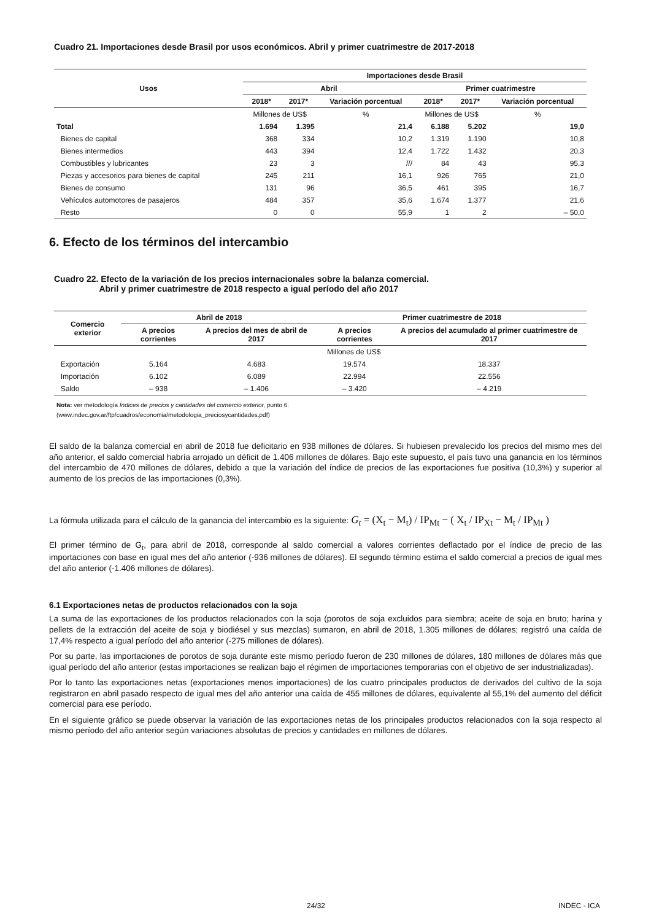Cuadro 21. Importaciones desde Brasil por usos económicos. Abril y primer cuatrimestre de 2017-2018
| Usos | Importaciones desde Brasil | | | | | |
| --- | --- | --- | --- | --- | --- | --- |
| | Abril | | | Primer cuatrimestre | | |
| | 2018* | 2017* | Variación porcentual | 2018* | 2017* | Variación porcentual |
| | Millones de US$ | | % | Millones de US$ | | % |
| Total | 1.694 | 1.395 | 21,4 | 6.188 | 5.202 | 19,0 |
| Bienes de capital | 368 | 334 | 10,2 | 1.319 | 1.190 | 10,8 |
| Bienes intermedios | 443 | 394 | 12,4 | 1.722 | 1.432 | 20,3 |
| Combustibles y lubricantes | 23 | 3 | /// | 84 | 43 | 95,3 |
| Piezas y accesorios para bienes de capital | 245 | 211 | 16,1 | 926 | 765 | 21,0 |
| Bienes de consumo | 131 | 96 | 36,5 | 461 | 395 | 16,7 |
| Vehículos automotores de pasajeros | 484 | 357 | 35,6 | 1.674 | 1.377 | 21,6 |
| Resto | 0 | 0 | 55,9 | 1 | 2 | – 50,0 |
6. Efecto de los términos del intercambio
Cuadro 22. Efecto de la variación de los precios internacionales sobre la balanza comercial.
Abril y primer cuatrimestre de 2018 respecto a igual período del año 2017
| Comercio exterior | Abril de 2018 | | Primer cuatrimestre de 2018 | |
| --- | --- | --- | --- | --- |
| | A precios corrientes | A precios del mes de abril de 2017 | A precios corrientes | A precios del acumulado al primer cuatrimestre de 2017 |
| | Millones de US$ | | | |
| Exportación | 5.164 | 4.683 | 19.574 | 18.337 |
| Importación | 6.102 | 6.089 | 22.994 | 22.556 |
| Saldo | – 938 | – 1.406 | – 3.420 | – 4.219 |
Nota: ver metodología Índices de precios y cantidades del comercio exterior, punto 6.
(www.indec.gov.ar/ftp/cuadros/economia/metodologia_preciosycantidades.pdf)
El saldo de la balanza comercial en abril de 2018 fue deficitario en 938 millones de dólares. Si hubiesen prevalecido los precios del mismo mes del año anterior, el saldo comercial habría arrojado un déficit de 1.406 millones de dólares. Bajo este supuesto, el país tuvo una ganancia en los términos del intercambio de 470 millones de dólares, debido a que la variación del índice de precios de las exportaciones fue positiva (10,3%) y superior al aumento de los precios de las importaciones (0,3%).
La fórmula utilizada para el cálculo de la ganancia del intercambio es la siguiente: G<sub>t</sub> = (X<sub>t</sub> − M<sub>t</sub>) / IP<sub>Mt</sub> − ( X<sub>t</sub> / IP<sub>Xt</sub> − M<sub>t</sub> / IP<sub>Mt</sub> )
El primer término de G<sub>t</sub>, para abril de 2018, corresponde al saldo comercial a valores corrientes deflactado por el índice de precio de las importaciones con base en igual mes del año anterior (-936 millones de dólares). El segundo término estima el saldo comercial a precios de igual mes del año anterior (-1.406 millones de dólares).
6.1 Exportaciones netas de productos relacionados con la soja
La suma de las exportaciones de los productos relacionados con la soja (porotos de soja excluidos para siembra; aceite de soja en bruto; harina y pellets de la extracción del aceite de soja y biodiésel y sus mezclas) sumaron, en abril de 2018, 1.305 millones de dólares; registró una caída de 17,4% respecto a igual período del año anterior (-275 millones de dólares).
Por su parte, las importaciones de porotos de soja durante este mismo período fueron de 230 millones de dólares, 180 millones de dólares más que igual período del año anterior (estas importaciones se realizan bajo el régimen de importaciones temporarias con el objetivo de ser industrializadas).
Por lo tanto las exportaciones netas (exportaciones menos importaciones) de los cuatro principales productos de derivados del cultivo de la soja registraron en abril pasado respecto de igual mes del año anterior una caída de 455 millones de dólares, equivalente al 55,1% del aumento del déficit comercial para ese período.
En el siguiente gráfico se puede observar la variación de las exportaciones netas de los principales productos relacionados con la soja respecto al mismo período del año anterior según variaciones absolutas de precios y cantidades en millones de dólares.
24/32 INDEC - ICA